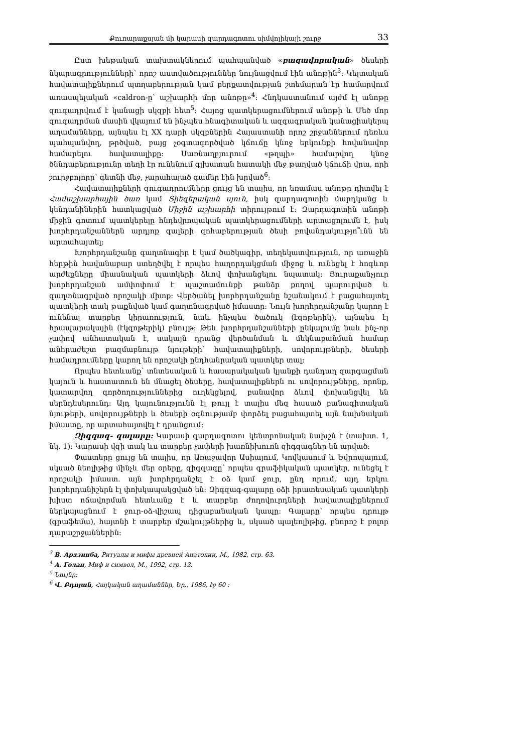Քուռարաքսյան մի կարասի զարդագոտու սիմվոլիկայի շուրջ 33
Ըստ խեթական տախտակներում պահպանված «բազավորական» ծեսերի նկարագրությունների՝ որոշ աստվածություններ նույնացվում էին անոթին<sup>3</sup>: Կելտական հավատալիքներում պտղաբերության կամ բերքատվության շտեմարան էր համարվում առասպելական «caldron-ը՝ աշխարհի մոր անոթը»<sup>4</sup>: Հնդկաստանում այժմ էլ անոթը զուգադրվում է կանացի սկզբի հետ<sup>5</sup>: Հայոց պատկերացումներում անոթի և Մեծ մոր զուգադրման մասին վկայում են ինչպես հնագիտական և ազգագրական կանացիակերպ աղամանները, այնպես էլ XX դարի սկզբներին Հայաստանի որոշ շրջաններում դեռևս պահպանվող, թրծված, բայց չօգտագործված կճուճը կնոջ երկունքի հովանավոր համարելու հավատալիքը: Սառնաղբյուրում «թղպի» համարվող կնոջ ծննդաբերությունը տեղի էր ունենում գլխատան հատակի մեջ թաղված կճուճի վրա, որի շուրջբոլորը՝ գետնի մեջ, չարահալած գամեր էին խրված<sup>6</sup>:
Հավատալիքների զուգադրումները ցույց են տալիս, որ եռամաս անոթը դիտվել է Համաշխարհային ծառ կամ Տիեզերական սյուն, իսկ զարդագոտին մարդկանց և կենդանիներին հատկացված Միջին աշխարհի տիրույթում է: Զարդագոտին անոթի միջին գոտում պատկերելը հնդեվրոպական պատկերացումների արտացոլումն է, իսկ խորհրդանշաններն արդյոք գալերի զոհաբերության ծեսի բովանդակությո՞ւնն են արտահայտել:
Խորհրդանշանը գաղտնագիր է կամ ծածկագիր, տեղեկատվություն, որ առաջին հերթին հավանաբար ստեղծվել է որպես հաղորդակցման միջոց և ունեցել է հոգևոր արժեքները միասնական պատկերի ձևով փոխանցելու նպատակ: Յուրաքանչյուր խորհրդանշան ամփոփում է պաշտամունքի թանձր քողով պարուրված և գաղտնագրված որոշակի միտք: Վերծանել խորհրդանշանը նշանակում է բացահայտել պատկերի տակ թաքնված կամ գաղտնագրված իմաստը: Նույն խորհրդանշանը կարող է ունենալ տարբեր կիրառություն, նաև ինչպես ծածուկ (էզոթերիկ), այնպես էլ հրապարակային (էկզոթերիկ) բնույթ: Թեև խորհրդանշանների ընկալումը նաև ինչ-որ չափով անհատական է, սակայն դրանց վերծանման և մեկնաբանման համար անհրաժեշտ բազմաբնույթ նյութերի՝ հավատալիքների, սովորույթների, ծեսերի համադրումները կարող են որոշակի ընդհանրական պատկեր տալ:
Որպես հետևանք՝ տնտեսական և հասարակական կյանքի դանդաղ զարգացման կայուն և հաստատուն են մնացել ծեսերը, հավատալիքներն ու սովորույթները, որոնք, կատարվող գործողություններից ուղեկցելով, բանավոր ձևով փոխանցվել են սերնդեսերունդ: Այդ կայունությունն էլ թույլ է տալիս մեզ հասած բանագիտական նյութերի, սովորույթների և ծեսերի օգնությամբ փորձել բացահայտել այն նախնական իմաստը, որ արտահայտվել է դրանցում:
Զիգզագ- գալարը: Կարասի զարդագոտու կենտրոնական նախշն է (տախտ. 1, նկ. 1): Կարասի վզի տակ ևս տարբեր չափերի խառնիխուռն զիգզագներ են արված:
Փաստերը ցույց են տալիս, որ Առաջավոր Ասիայում, Կովկասում և Եվրոպայում, սկսած նեոլիթից մինչև մեր օրերը, զիգզագը՝ որպես գրաֆիկական պատկեր, ունեցել է որոշակի իմաստ. այն խորհրդանշել է օձ կամ ջուր, ընդ որում, այդ երկու խորհրդանիշերն էլ փոխկապակցված են: Զիգզագ-գալարը օձի իրատեսական պատկերի խիստ ոճավորման հետևանք է և տարբեր ժողովուրդների հավատալիքներում ներկայացնում է ջուր-օձ-վիշապ դիցաբանական կապը: Գալարը՝ որպես դրույթ (գրաֆեմա), հայտնի է տարբեր մշակույթներից և, սկսած պալեոլիթից, բնորոշ է բոլոր դարաշրջաններին:
<sup>3</sup> В. Ардзинба, Ритуалы и мифы древней Анатолии, М., 1982, стр. 63.
<sup>4</sup> А. Голан, Миф и символ, М., 1992, стр. 13.
<sup>5</sup> Նույնը:
<sup>6</sup> Վ. Բդոյան, Հայկական աղամաններ, Եր., 1986, էջ 60 :